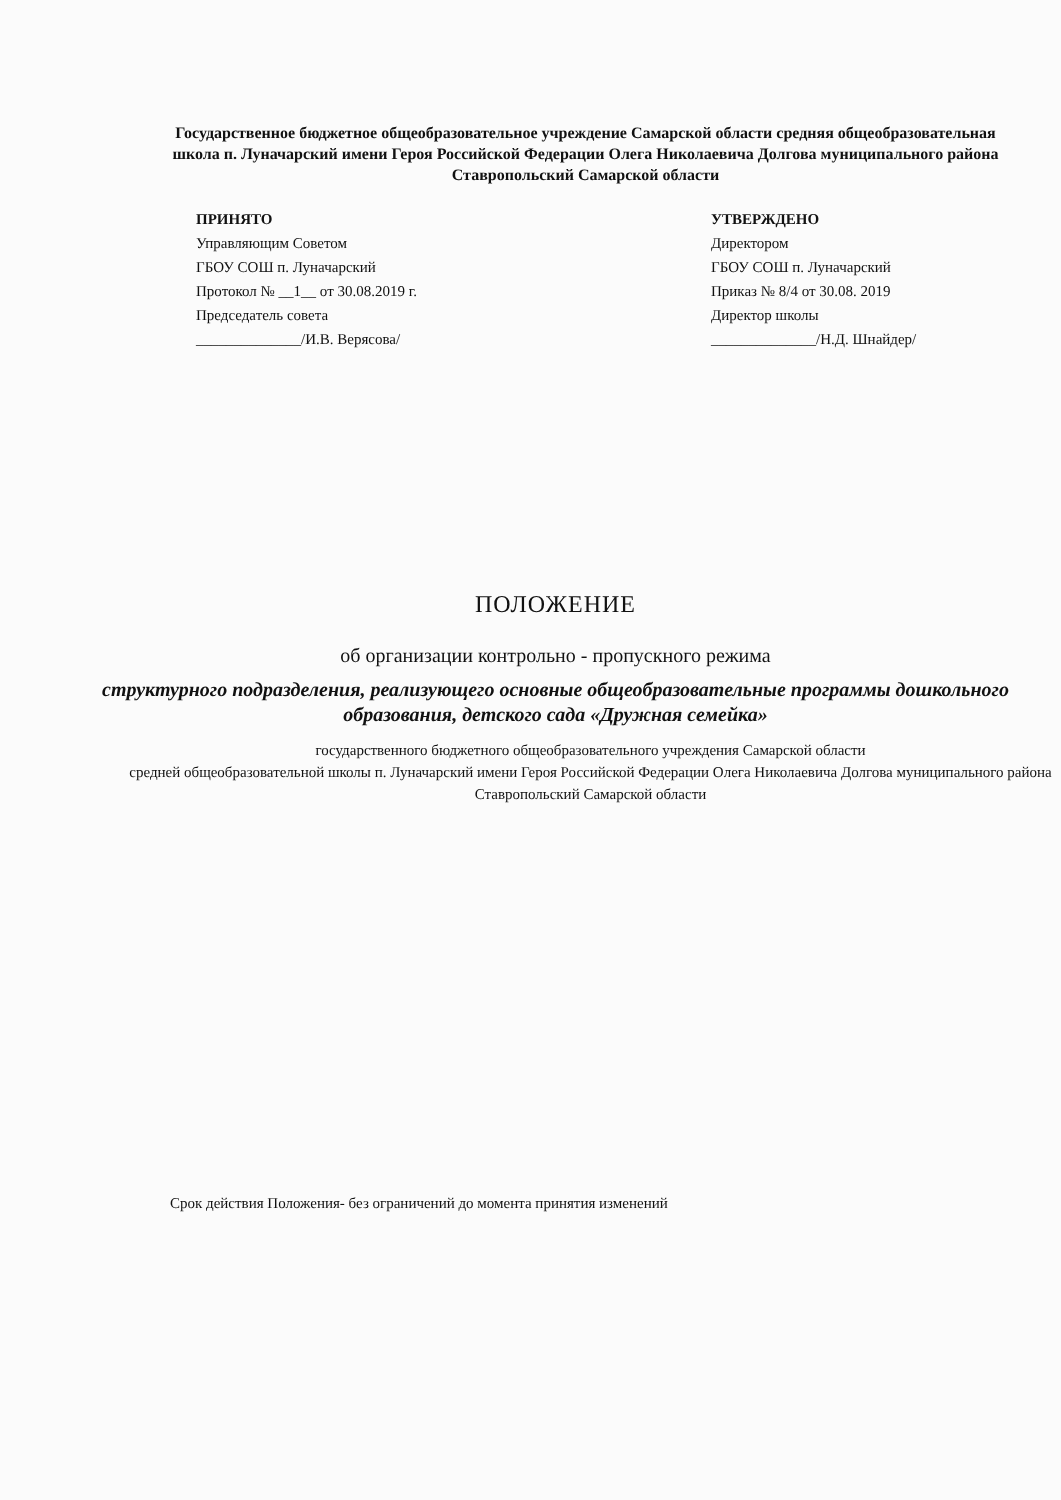Государственное бюджетное общеобразовательное учреждение Самарской области средняя общеобразовательная школа п. Луначарский имени Героя Российской Федерации Олега Николаевича Долгова муниципального района Ставропольский Самарской области
ПРИНЯТО
Управляющим Советом
ГБОУ СОШ п. Луначарский
Протокол № __1__ от 30.08.2019 г.
Председатель совета
______________/И.В. Верясова/
УТВЕРЖДЕНО
Директором
ГБОУ СОШ п. Луначарский
Приказ № 8/4 от 30.08. 2019
Директор школы
______________/Н.Д. Шнайдер/
ПОЛОЖЕНИЕ
об организации контрольно - пропускного режима
структурного подразделения, реализующего основные общеобразовательные программы дошкольного образования, детского сада «Дружная семейка»
государственного бюджетного общеобразовательного учреждения Самарской области
средней общеобразовательной школы п. Луначарский имени Героя Российской Федерации Олега Николаевича Долгова муниципального района Ставропольский Самарской области
Срок действия Положения- без ограничений до момента принятия изменений